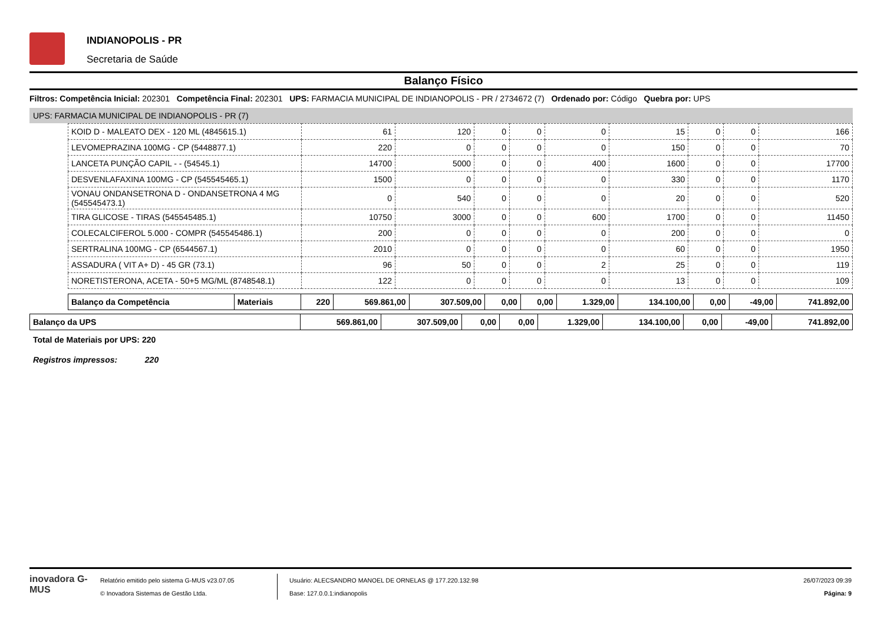INDIANOPOLIS - PR
Secretaria de Saúde
Balanço Físico
Filtros: Competência Inicial: 202301 Competência Final: 202301 UPS: FARMACIA MUNICIPAL DE INDIANOPOLIS - PR / 2734672 (7) Ordenado por: Código Quebra por: UPS
UPS: FARMACIA MUNICIPAL DE INDIANOPOLIS - PR (7)
| KOID D - MALEATO DEX - 120 ML (4845615.1) | 61 | 120 | 0 | 0 | 0 | 15 | 0 | 0 | 166 |
| LEVOMEPRAZINA 100MG - CP (5448877.1) | 220 | 0 | 0 | 0 | 0 | 150 | 0 | 0 | 70 |
| LANCETA PUNÇÃO CAPIL - - (54545.1) | 14700 | 5000 | 0 | 0 | 400 | 1600 | 0 | 0 | 17700 |
| DESVENLAFAXINA 100MG - CP (545545465.1) | 1500 | 0 | 0 | 0 | 0 | 330 | 0 | 0 | 1170 |
| VONAU ONDANSETRONA D - ONDANSETRONA 4 MG (545545473.1) | 0 | 540 | 0 | 0 | 0 | 20 | 0 | 0 | 520 |
| TIRA GLICOSE - TIRAS (545545485.1) | 10750 | 3000 | 0 | 0 | 600 | 1700 | 0 | 0 | 11450 |
| COLECALCIFEROL 5.000 - COMPR (545545486.1) | 200 | 0 | 0 | 0 | 0 | 200 | 0 | 0 | 0 |
| SERTRALINA 100MG - CP (6544567.1) | 2010 | 0 | 0 | 0 | 0 | 60 | 0 | 0 | 1950 |
| ASSADURA ( VIT A+ D) - 45 GR (73.1) | 96 | 50 | 0 | 0 | 2 | 25 | 0 | 0 | 119 |
| NORETISTERONA, ACETA - 50+5 MG/ML (8748548.1) | 122 | 0 | 0 | 0 | 0 | 13 | 0 | 0 | 109 |
| Balanço da Competência | Materiais | 220 | 569.861,00 | 307.509,00 | 0,00 | 0,00 | 1.329,00 | 134.100,00 | 0,00 | -49,00 | 741.892,00 |
| Balanço da UPS | 569.861,00 | 307.509,00 | 0,00 | 0,00 | 1.329,00 | 134.100,00 | 0,00 | -49,00 | 741.892,00 |
Total de Materiais por UPS: 220
Registros impressos: 220
inovadora G-MUS
Relatório emitido pelo sistema G-MUS v23.07.05
© Inovadora Sistemas de Gestão Ltda.
Usuário: ALECSANDRO MANOEL DE ORNELAS @ 177.220.132.98
Base: 127.0.0.1:indianopolis
26/07/2023 09:39
Página: 9